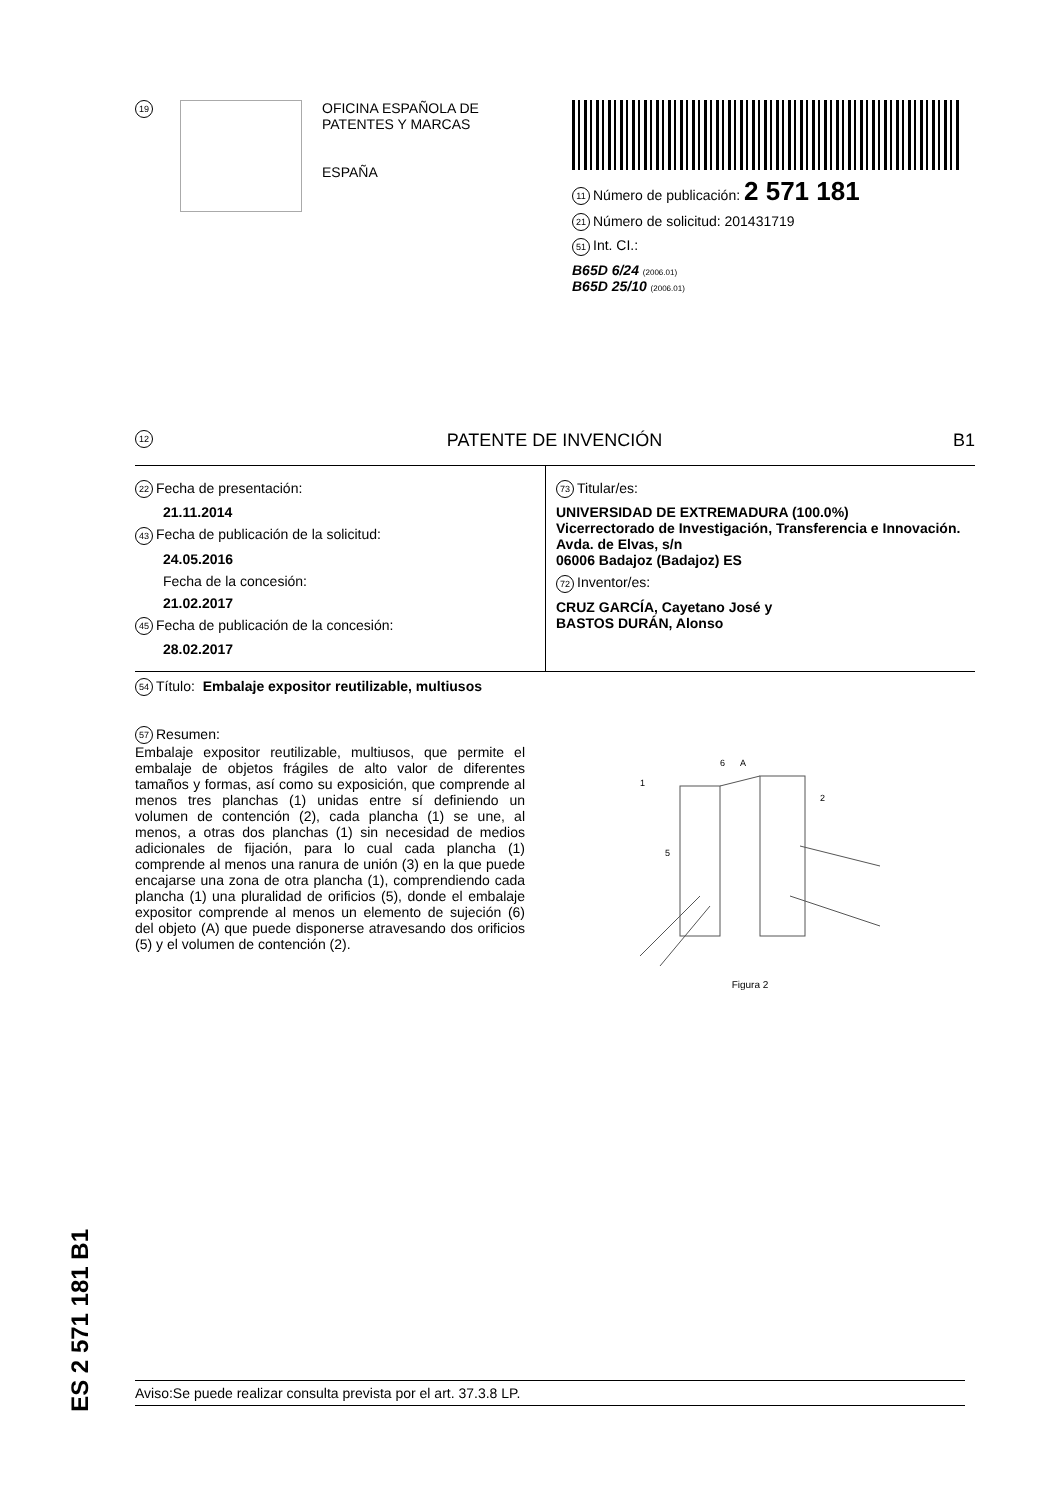19
OFICINA ESPAÑOLA DE
PATENTES Y MARCAS
ESPAÑA
11 Número de publicación: 2 571 181
21 Número de solicitud: 201431719
51 Int. CI.:
B65D 6/24 (2006.01)
B65D 25/10 (2006.01)
12 PATENTE DE INVENCIÓN B1
22 Fecha de presentación:
21.11.2014
43 Fecha de publicación de la solicitud:
24.05.2016
Fecha de la concesión:
21.02.2017
45 Fecha de publicación de la concesión:
28.02.2017
73 Titular/es:
UNIVERSIDAD DE EXTREMADURA (100.0%)
Vicerrectorado de Investigación, Transferencia e Innovación. Avda. de Elvas, s/n
06006 Badajoz (Badajoz) ES
72 Inventor/es:
CRUZ GARCÍA, Cayetano José y
BASTOS DURÁN, Alonso
54 Título: Embalaje expositor reutilizable, multiusos
57 Resumen:
Embalaje expositor reutilizable, multiusos, que permite el embalaje de objetos frágiles de alto valor de diferentes tamaños y formas, así como su exposición, que comprende al menos tres planchas (1) unidas entre sí definiendo un volumen de contención (2), cada plancha (1) se une, al menos, a otras dos planchas (1) sin necesidad de medios adicionales de fijación, para lo cual cada plancha (1) comprende al menos una ranura de unión (3) en la que puede encajarse una zona de otra plancha (1), comprendiendo cada plancha (1) una pluralidad de orificios (5), donde el embalaje expositor comprende al menos un elemento de sujeción (6) del objeto (A) que puede disponerse atravesando dos orificios (5) y el volumen de contención (2).
1
6
A
2
5
Figura 2
ES 2 571 181 B1
Aviso:Se puede realizar consulta prevista por el art. 37.3.8 LP.